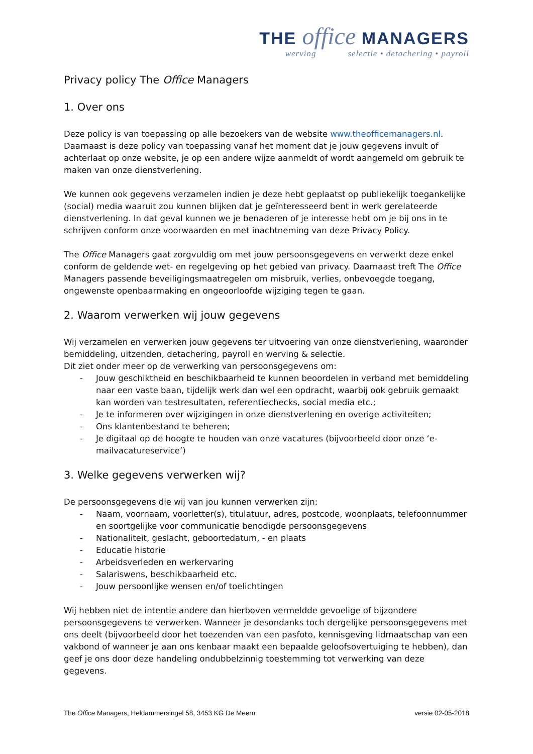THE office MANAGERS
werving selectie • detachering • payroll
Privacy policy The Office Managers
1. Over ons
Deze policy is van toepassing op alle bezoekers van de website www.theofficemanagers.nl.
Daarnaast is deze policy van toepassing vanaf het moment dat je jouw gegevens invult of achterlaat op onze website, je op een andere wijze aanmeldt of wordt aangemeld om gebruik te maken van onze dienstverlening.
We kunnen ook gegevens verzamelen indien je deze hebt geplaatst op publiekelijk toegankelijke (social) media waaruit zou kunnen blijken dat je geïnteresseerd bent in werk gerelateerde dienstverlening. In dat geval kunnen we je benaderen of je interesse hebt om je bij ons in te schrijven conform onze voorwaarden en met inachtneming van deze Privacy Policy.
The Office Managers gaat zorgvuldig om met jouw persoonsgegevens en verwerkt deze enkel conform de geldende wet- en regelgeving op het gebied van privacy. Daarnaast treft The Office Managers passende beveiligingsmaatregelen om misbruik, verlies, onbevoegde toegang, ongewenste openbaarmaking en ongeoorloofde wijziging tegen te gaan.
2. Waarom verwerken wij jouw gegevens
Wij verzamelen en verwerken jouw gegevens ter uitvoering van onze dienstverlening, waaronder bemiddeling, uitzenden, detachering, payroll en werving & selectie.
Dit ziet onder meer op de verwerking van persoonsgegevens om:
- Jouw geschiktheid en beschikbaarheid te kunnen beoordelen in verband met bemiddeling naar een vaste baan, tijdelijk werk dan wel een opdracht, waarbij ook gebruik gemaakt kan worden van testresultaten, referentiechecks, social media etc.;
- Je te informeren over wijzigingen in onze dienstverlening en overige activiteiten;
- Ons klantenbestand te beheren;
- Je digitaal op de hoogte te houden van onze vacatures (bijvoorbeeld door onze ‘e-mailvacatureservice’)
3. Welke gegevens verwerken wij?
De persoonsgegevens die wij van jou kunnen verwerken zijn:
- Naam, voornaam, voorletter(s), titulatuur, adres, postcode, woonplaats, telefoonnummer en soortgelijke voor communicatie benodigde persoonsgegevens
- Nationaliteit, geslacht, geboortedatum, - en plaats
- Educatie historie
- Arbeidsverleden en werkervaring
- Salariswens, beschikbaarheid etc.
- Jouw persoonlijke wensen en/of toelichtingen
Wij hebben niet de intentie andere dan hierboven vermeldde gevoelige of bijzondere persoonsgegevens te verwerken. Wanneer je desondanks toch dergelijke persoonsgegevens met ons deelt (bijvoorbeeld door het toezenden van een pasfoto, kennisgeving lidmaatschap van een vakbond of wanneer je aan ons kenbaar maakt een bepaalde geloofsovertuiging te hebben), dan geef je ons door deze handeling ondubbelzinnig toestemming tot verwerking van deze gegevens.
The Office Managers, Heldammersingel 58, 3453 KG De Meern versie 02-05-2018